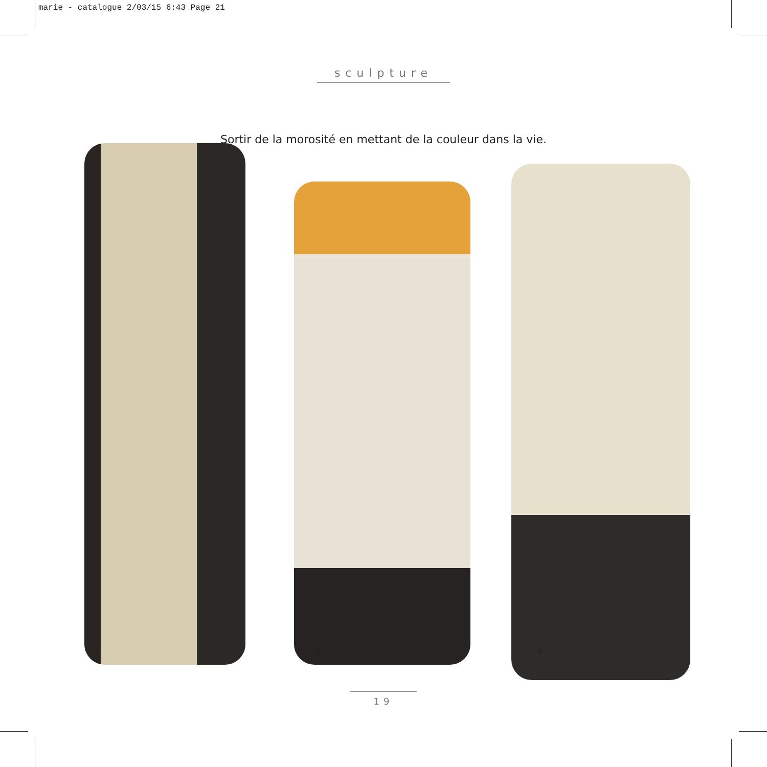marie - catalogue 2/03/15 6:43 Page 21
sculpture
Sortir de la morosité en mettant de la couleur dans la vie.
7 5 6
19